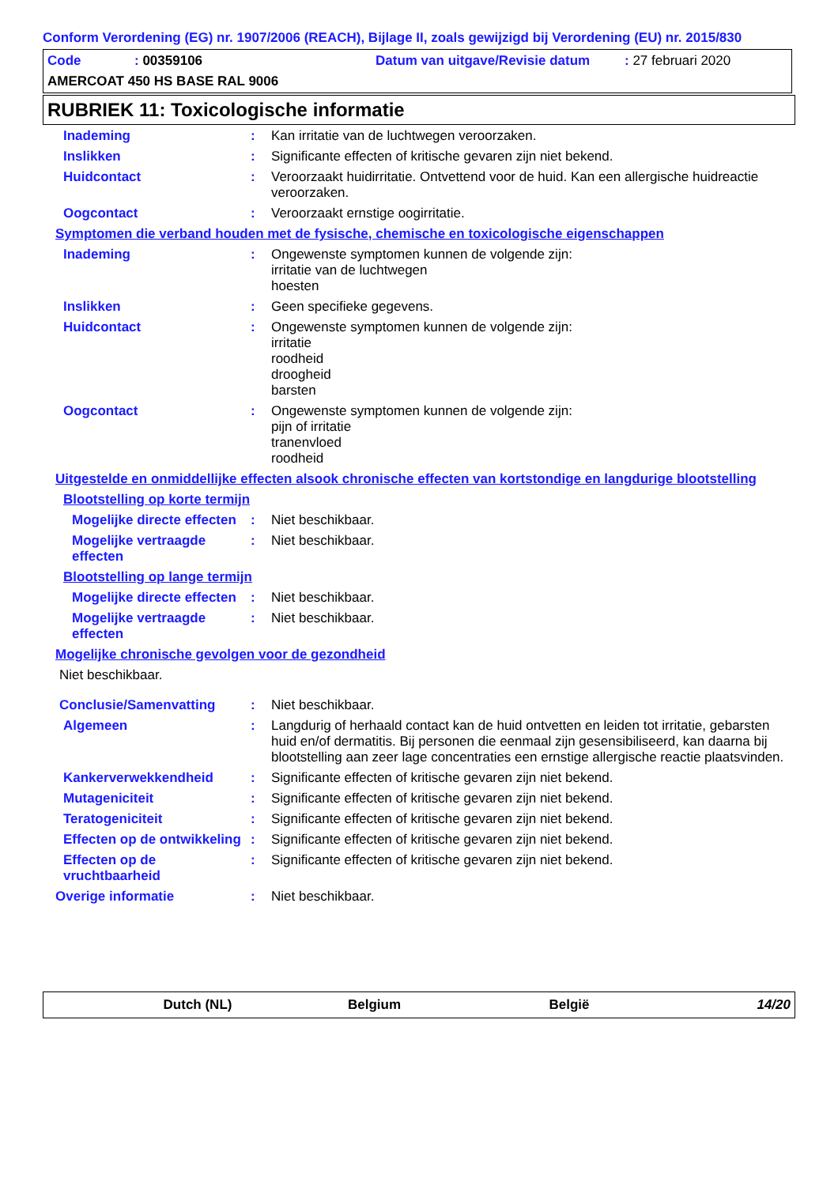Conform Verordening (EG) nr. 1907/2006 (REACH), Bijlage II, zoals gewijzigd bij Verordening (EU) nr. 2015/830
Code: 00359106 Datum van uitgave/Revisie datum: 27 februari 2020
AMERCOAT 450 HS BASE RAL 9006
RUBRIEK 11: Toxicologische informatie
Inademing :
Kan irritatie van de luchtwegen veroorzaken.
Inslikken :
Significante effecten of kritische gevaren zijn niet bekend.
Huidcontact :
Veroorzaakt huidirritatie. Ontvettend voor de huid. Kan een allergische huidreactie veroorzaken.
Oogcontact :
Veroorzaakt ernstige oogirritatie.
Symptomen die verband houden met de fysische, chemische en toxicologische eigenschappen
Inademing :
Ongewenste symptomen kunnen de volgende zijn:
irritatie van de luchtwegen
hoesten
Inslikken :
Geen specifieke gegevens.
Huidcontact :
Ongewenste symptomen kunnen de volgende zijn:
irritatie
roodheid
droogheid
barsten
Oogcontact :
Ongewenste symptomen kunnen de volgende zijn:
pijn of irritatie
tranenvloed
roodheid
Uitgestelde en onmiddellijke effecten alsook chronische effecten van kortstondige en langdurige blootstelling
Blootstelling op korte termijn
Mogelijke directe effecten
:
Niet beschikbaar.
Mogelijke vertraagde effecten
:
Niet beschikbaar.
Blootstelling op lange termijn
Mogelijke directe effecten
:
Niet beschikbaar.
Mogelijke vertraagde effecten
:
Niet beschikbaar.
Mogelijke chronische gevolgen voor de gezondheid
Niet beschikbaar.
Conclusie/Samenvatting :
Niet beschikbaar.
Algemeen :
Langdurig of herhaald contact kan de huid ontvetten en leiden tot irritatie, gebarsten huid en/of dermatitis. Bij personen die eenmaal zijn gesensibiliseerd, kan daarna bij blootstelling aan zeer lage concentraties een ernstige allergische reactie plaatsvinden.
Kankerverwekkendheid :
Significante effecten of kritische gevaren zijn niet bekend.
Mutageniciteit :
Significante effecten of kritische gevaren zijn niet bekend.
Teratogeniciteit :
Significante effecten of kritische gevaren zijn niet bekend.
Effecten op de ontwikkeling
:
Significante effecten of kritische gevaren zijn niet bekend.
Effecten op de vruchtbaarheid
:
Significante effecten of kritische gevaren zijn niet bekend.
Overige informatie :
Niet beschikbaar.
Dutch (NL) Belgium België 14/20